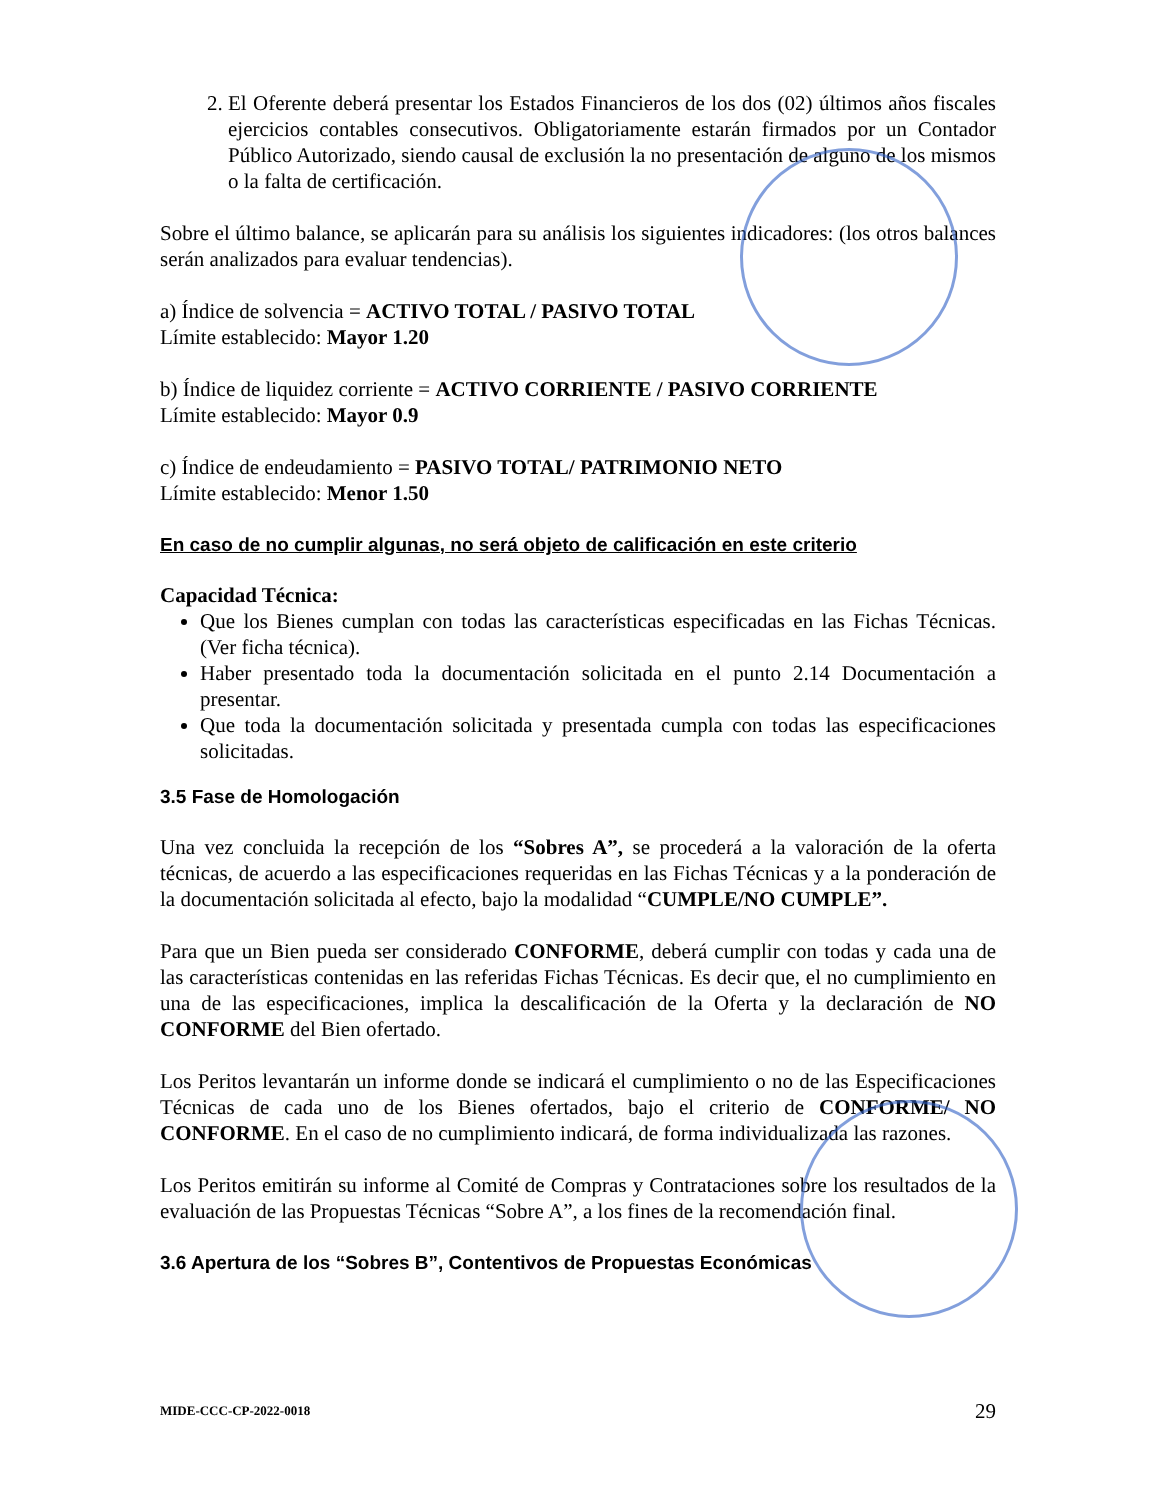2. El Oferente deberá presentar los Estados Financieros de los dos (02) últimos años fiscales ejercicios contables consecutivos. Obligatoriamente estarán firmados por un Contador Público Autorizado, siendo causal de exclusión la no presentación de alguno de los mismos o la falta de certificación.
Sobre el último balance, se aplicarán para su análisis los siguientes indicadores: (los otros balances serán analizados para evaluar tendencias).
a) Índice de solvencia = ACTIVO TOTAL / PASIVO TOTAL
Límite establecido: Mayor 1.20
b) Índice de liquidez corriente = ACTIVO CORRIENTE / PASIVO CORRIENTE
Límite establecido: Mayor 0.9
c) Índice de endeudamiento = PASIVO TOTAL/ PATRIMONIO NETO
Límite establecido: Menor 1.50
En caso de no cumplir algunas, no será objeto de calificación en este criterio
Capacidad Técnica:
Que los Bienes cumplan con todas las características especificadas en las Fichas Técnicas. (Ver ficha técnica).
Haber presentado toda la documentación solicitada en el punto 2.14 Documentación a presentar.
Que toda la documentación solicitada y presentada cumpla con todas las especificaciones solicitadas.
3.5 Fase de Homologación
Una vez concluida la recepción de los “Sobres A”, se procederá a la valoración de la oferta técnicas, de acuerdo a las especificaciones requeridas en las Fichas Técnicas y a la ponderación de la documentación solicitada al efecto, bajo la modalidad “CUMPLE/NO CUMPLE”.
Para que un Bien pueda ser considerado CONFORME, deberá cumplir con todas y cada una de las características contenidas en las referidas Fichas Técnicas. Es decir que, el no cumplimiento en una de las especificaciones, implica la descalificación de la Oferta y la declaración de NO CONFORME del Bien ofertado.
Los Peritos levantarán un informe donde se indicará el cumplimiento o no de las Especificaciones Técnicas de cada uno de los Bienes ofertados, bajo el criterio de CONFORME/ NO CONFORME. En el caso de no cumplimiento indicará, de forma individualizada las razones.
Los Peritos emitirán su informe al Comité de Compras y Contrataciones sobre los resultados de la evaluación de las Propuestas Técnicas “Sobre A”, a los fines de la recomendación final.
3.6 Apertura de los “Sobres B”, Contentivos de Propuestas Económicas
MIDE-CCC-CP-2022-0018 29